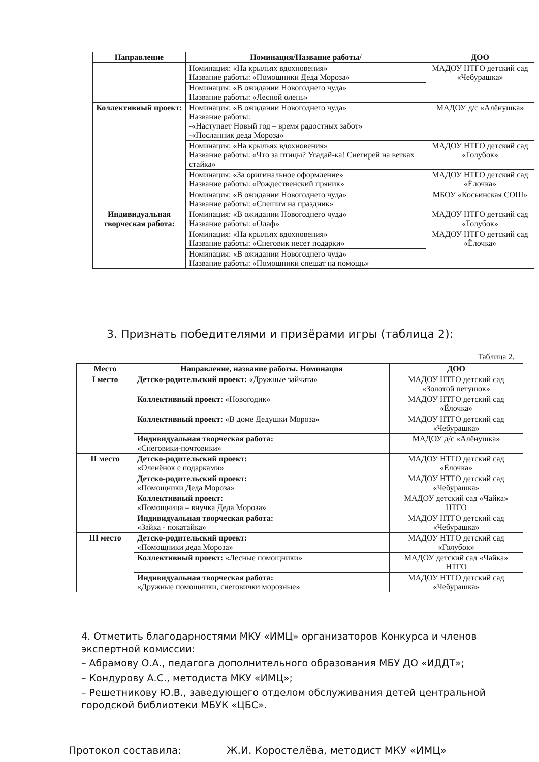| Направление | Номинация/Название работы/ | ДОО |
| --- | --- | --- |
| | Номинация: «На крыльях вдохновения» Название работы: «Помощники Деда Мороза» | МАДОУ НТГО детский сад «Чебурашка» |
| | Номинация: «В ожидании Новогоднего чуда» Название работы: «Лесной олень» | |
| Коллективный проект: | Номинация: «В ожидании Новогоднего чуда» Название работы: -«Наступает Новый год – время радостных забот» -«Посланник деда Мороза» | МАДОУ д/с «Алёнушка» |
| | Номинация: «На крыльях вдохновения» Название работы: «Что за птицы? Угадай-ка! Снегирей на ветках стайка» | МАДОУ НТГО детский сад «Голубок» |
| | Номинация: «За оригинальное оформление» Название работы: «Рождественский пряник» | МАДОУ НТГО детский сад «Ёлочка» |
| | Номинация: «В ожидании Новогоднего чуда» Название работы: «Спешим на праздник» | МБОУ «Косьинская СОШ» |
| Индивидуальная творческая работа: | Номинация: «В ожидании Новогоднего чуда» Название работы: «Олаф» | МАДОУ НТГО детский сад «Голубок» |
| | Номинация: «На крыльях вдохновения» Название работы: «Снеговик несет подарки» | МАДОУ НТГО детский сад «Ёлочка» |
| | Номинация: «В ожидании Новогоднего чуда» Название работы: «Помощники спешат на помощь» | |
3. Признать победителями и призёрами игры (таблица 2):
Таблица 2.
| Место | Направление, название работы. Номинация | ДОО |
| --- | --- | --- |
| I место | Детско-родительский проект: «Дружные зайчата» | МАДОУ НТГО детский сад «Золотой петушок» |
| | Коллективный проект: «Новогодик» | МАДОУ НТГО детский сад «Ёлочка» |
| | Коллективный проект: «В доме Дедушки Мороза» | МАДОУ НТГО детский сад «Чебурашка» |
| | Индивидуальная творческая работа: «Снеговики-почтовики» | МАДОУ д/с «Алёнушка» |
| II место | Детско-родительский проект: «Оленёнок с подарками» | МАДОУ НТГО детский сад «Ёлочка» |
| | Детско-родительский проект: «Помощники Деда Мороза» | МАДОУ НТГО детский сад «Чебурашка» |
| | Коллективный проект: «Помощница – внучка Деда Мороза» | МАДОУ детский сад «Чайка» НТГО |
| | Индивидуальная творческая работа: «Зайка - покатайка» | МАДОУ НТГО детский сад «Чебурашка» |
| III место | Детско-родительский проект: «Помощники деда Мороза» | МАДОУ НТГО детский сад «Голубок» |
| | Коллективный проект: «Лесные помощники» | МАДОУ детский сад «Чайка» НТГО |
| | Индивидуальная творческая работа: «Дружные помощники, снеговички морозные» | МАДОУ НТГО детский сад «Чебурашка» |
4. Отметить благодарностями МКУ «ИМЦ» организаторов Конкурса и членов экспертной комиссии:
– Абрамову О.А., педагога дополнительного образования МБУ ДО «ИДДТ»;
– Кондурову А.С., методиста МКУ «ИМЦ»;
– Решетникову Ю.В., заведующего отделом обслуживания детей центральной городской библиотеки МБУК «ЦБС».
Протокол составила: Ж.И. Коростелёва, методист МКУ «ИМЦ»